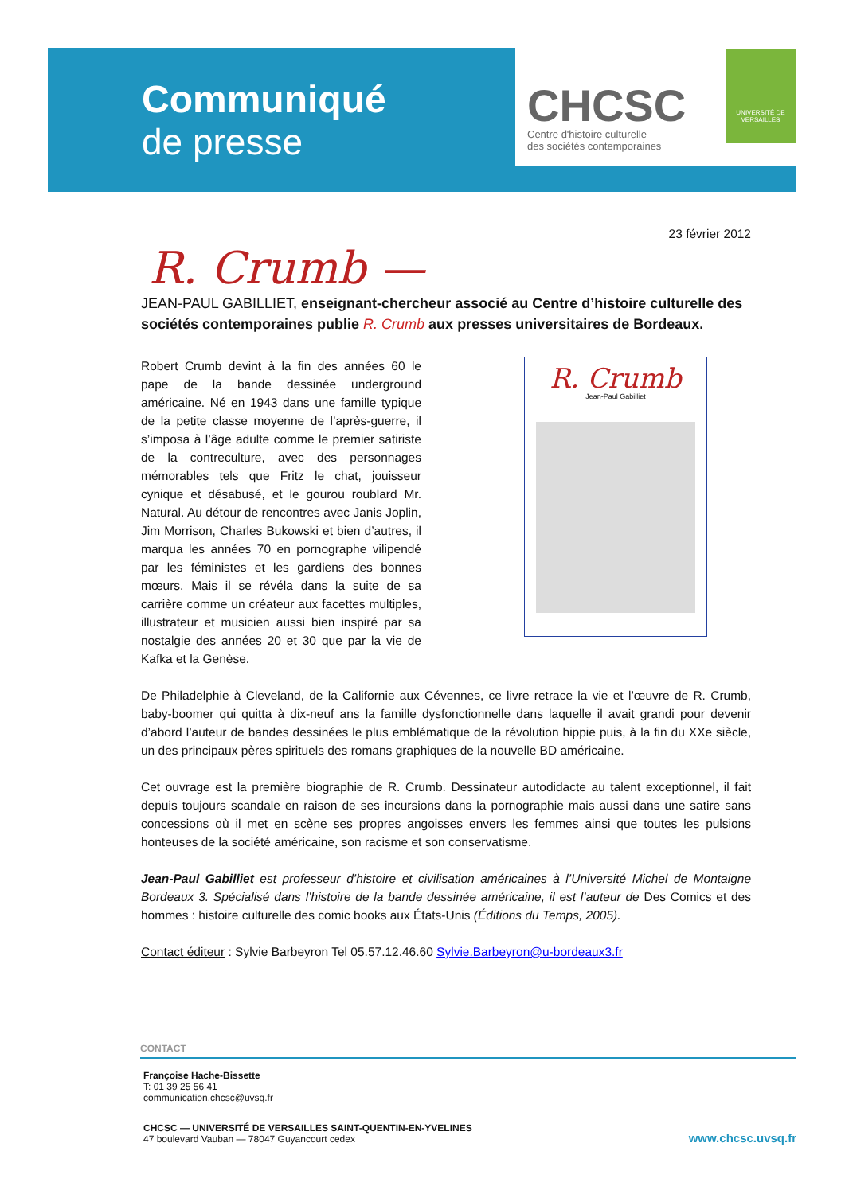Communiqué
de presse
CHCSC
Centre d'histoire culturelle
des sociétés contemporaines
UNIVERSITÉ DE
VERSAILLES
23 février 2012
R. Crumb —
JEAN-PAUL GABILLIET, enseignant-chercheur associé au Centre d’histoire culturelle des sociétés contemporaines publie R. Crumb aux presses universitaires de Bordeaux.
Robert Crumb devint à la fin des années 60 le pape de la bande dessinée underground américaine. Né en 1943 dans une famille typique de la petite classe moyenne de l’après-guerre, il s’imposa à l’âge adulte comme le premier satiriste de la contreculture, avec des personnages mémorables tels que Fritz le chat, jouisseur cynique et désabusé, et le gourou roublard Mr. Natural. Au détour de rencontres avec Janis Joplin, Jim Morrison, Charles Bukowski et bien d’autres, il marqua les années 70 en pornographe vilipendé par les féministes et les gardiens des bonnes mœurs. Mais il se révéla dans la suite de sa carrière comme un créateur aux facettes multiples, illustrateur et musicien aussi bien inspiré par sa nostalgie des années 20 et 30 que par la vie de Kafka et la Genèse.
R. Crumb
Jean-Paul Gabilliet
De Philadelphie à Cleveland, de la Californie aux Cévennes, ce livre retrace la vie et l’œuvre de R. Crumb, baby-boomer qui quitta à dix-neuf ans la famille dysfonctionnelle dans laquelle il avait grandi pour devenir d’abord l’auteur de bandes dessinées le plus emblématique de la révolution hippie puis, à la fin du XXe siècle, un des principaux pères spirituels des romans graphiques de la nouvelle BD américaine.
Cet ouvrage est la première biographie de R. Crumb. Dessinateur autodidacte au talent exceptionnel, il fait depuis toujours scandale en raison de ses incursions dans la pornographie mais aussi dans une satire sans concessions où il met en scène ses propres angoisses envers les femmes ainsi que toutes les pulsions honteuses de la société américaine, son racisme et son conservatisme.
Jean-Paul Gabilliet est professeur d’histoire et civilisation américaines à l’Université Michel de Montaigne Bordeaux 3. Spécialisé dans l’histoire de la bande dessinée américaine, il est l’auteur de Des Comics et des hommes : histoire culturelle des comic books aux États-Unis (Éditions du Temps, 2005).
Contact éditeur : Sylvie Barbeyron Tel 05.57.12.46.60 Sylvie.Barbeyron@u-bordeaux3.fr
CONTACT
Françoise Hache-Bissette
T: 01 39 25 56 41
communication.chcsc@uvsq.fr
CHCSC — UNIVERSITÉ DE VERSAILLES SAINT-QUENTIN-EN-YVELINES
47 boulevard Vauban — 78047 Guyancourt cedex
www.chcsc.uvsq.fr